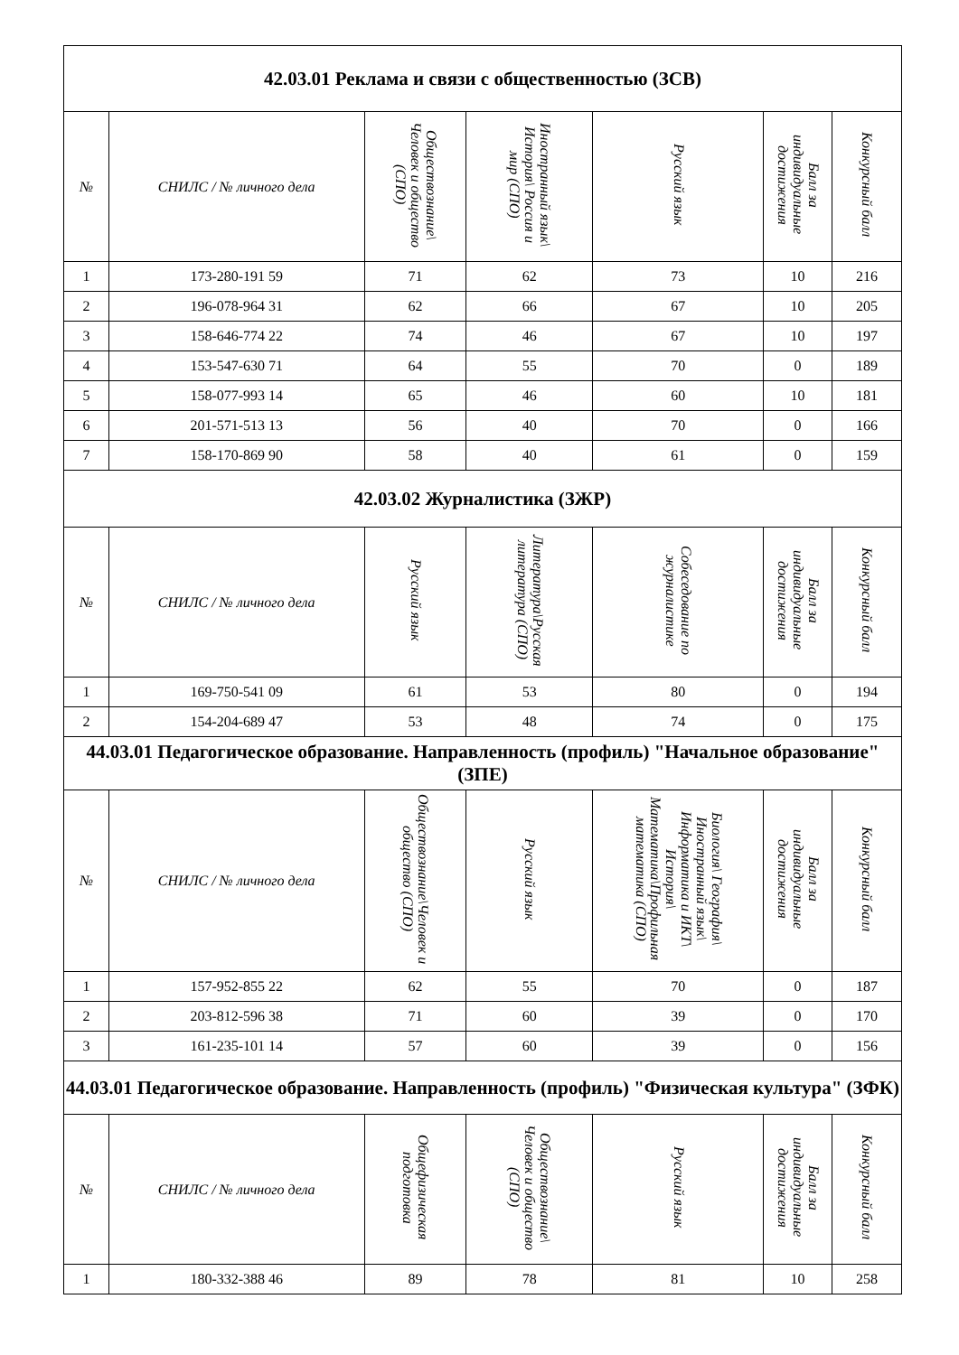| 42.03.01 Реклама и связи с общественностью (ЗСВ) | | | | | | |
| --- | --- | --- | --- | --- | --- | --- |
| № | СНИЛС / № личного дела | Обществознание\ Человек и общество (СПО) | Иностранный язык\ История\ Россия и мир (СПО) | Русский язык | Балл за индивидуальные достижения | Конкурсный балл |
| 1 | 173-280-191 59 | 71 | 62 | 73 | 10 | 216 |
| 2 | 196-078-964 31 | 62 | 66 | 67 | 10 | 205 |
| 3 | 158-646-774 22 | 74 | 46 | 67 | 10 | 197 |
| 4 | 153-547-630 71 | 64 | 55 | 70 | 0 | 189 |
| 5 | 158-077-993 14 | 65 | 46 | 60 | 10 | 181 |
| 6 | 201-571-513 13 | 56 | 40 | 70 | 0 | 166 |
| 7 | 158-170-869 90 | 58 | 40 | 61 | 0 | 159 |
| 42.03.02 Журналистика (ЗЖР) | | | | | | |
| № | СНИЛС / № личного дела | Русский язык | Литература\Русская литература (СПО) | Собеседование по журналистике | Балл за индивидуальные достижения | Конкурсный балл |
| 1 | 169-750-541 09 | 61 | 53 | 80 | 0 | 194 |
| 2 | 154-204-689 47 | 53 | 48 | 74 | 0 | 175 |
| 44.03.01 Педагогическое образование. Направленность (профиль) "Начальное образование" (ЗПЕ) | | | | | | |
| № | СНИЛС / № личного дела | Обществознание\Человек и общество (СПО) | Русский язык | Биология\ География\ Иностранный язык\ Информатика и ИКТ\ История\ Математика\Профильная математика (СПО) | Балл за индивидуальные достижения | Конкурсный балл |
| 1 | 157-952-855 22 | 62 | 55 | 70 | 0 | 187 |
| 2 | 203-812-596 38 | 71 | 60 | 39 | 0 | 170 |
| 3 | 161-235-101 14 | 57 | 60 | 39 | 0 | 156 |
| 44.03.01 Педагогическое образование. Направленность (профиль) "Физическая культура" (ЗФК) | | | | | | |
| № | СНИЛС / № личного дела | Общефизическая подготовка | Обществознание\ Человек и общество (СПО) | Русский язык | Балл за индивидуальные достижения | Конкурсный балл |
| 1 | 180-332-388 46 | 89 | 78 | 81 | 10 | 258 |